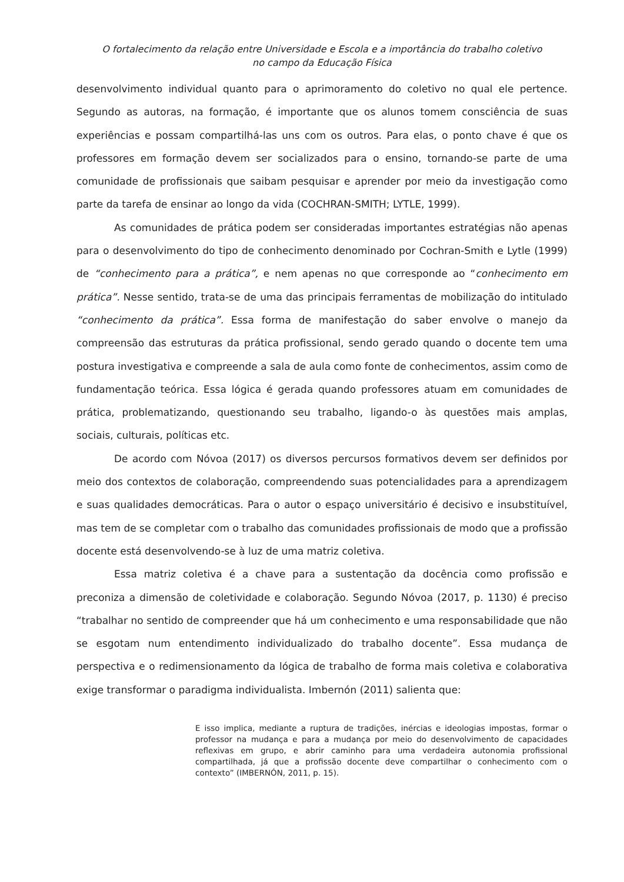O fortalecimento da relação entre Universidade e Escola e a importância do trabalho coletivo
no campo da Educação Física
desenvolvimento individual quanto para o aprimoramento do coletivo no qual ele pertence. Segundo as autoras, na formação, é importante que os alunos tomem consciência de suas experiências e possam compartilhá-las uns com os outros. Para elas, o ponto chave é que os professores em formação devem ser socializados para o ensino, tornando-se parte de uma comunidade de profissionais que saibam pesquisar e aprender por meio da investigação como parte da tarefa de ensinar ao longo da vida (COCHRAN-SMITH; LYTLE, 1999).
As comunidades de prática podem ser consideradas importantes estratégias não apenas para o desenvolvimento do tipo de conhecimento denominado por Cochran-Smith e Lytle (1999) de “conhecimento para a prática”, e nem apenas no que corresponde ao “conhecimento em prática”. Nesse sentido, trata-se de uma das principais ferramentas de mobilização do intitulado “conhecimento da prática”. Essa forma de manifestação do saber envolve o manejo da compreensão das estruturas da prática profissional, sendo gerado quando o docente tem uma postura investigativa e compreende a sala de aula como fonte de conhecimentos, assim como de fundamentação teórica. Essa lógica é gerada quando professores atuam em comunidades de prática, problematizando, questionando seu trabalho, ligando-o às questões mais amplas, sociais, culturais, políticas etc.
De acordo com Nóvoa (2017) os diversos percursos formativos devem ser definidos por meio dos contextos de colaboração, compreendendo suas potencialidades para a aprendizagem e suas qualidades democráticas. Para o autor o espaço universitário é decisivo e insubstituível, mas tem de se completar com o trabalho das comunidades profissionais de modo que a profissão docente está desenvolvendo-se à luz de uma matriz coletiva.
Essa matriz coletiva é a chave para a sustentação da docência como profissão e preconiza a dimensão de coletividade e colaboração. Segundo Nóvoa (2017, p. 1130) é preciso “trabalhar no sentido de compreender que há um conhecimento e uma responsabilidade que não se esgotam num entendimento individualizado do trabalho docente”. Essa mudança de perspectiva e o redimensionamento da lógica de trabalho de forma mais coletiva e colaborativa exige transformar o paradigma individualista. Imbernón (2011) salienta que:
E isso implica, mediante a ruptura de tradições, inércias e ideologias impostas, formar o professor na mudança e para a mudança por meio do desenvolvimento de capacidades reflexivas em grupo, e abrir caminho para uma verdadeira autonomia profissional compartilhada, já que a profissão docente deve compartilhar o conhecimento com o contexto” (IMBERNÓN, 2011, p. 15).